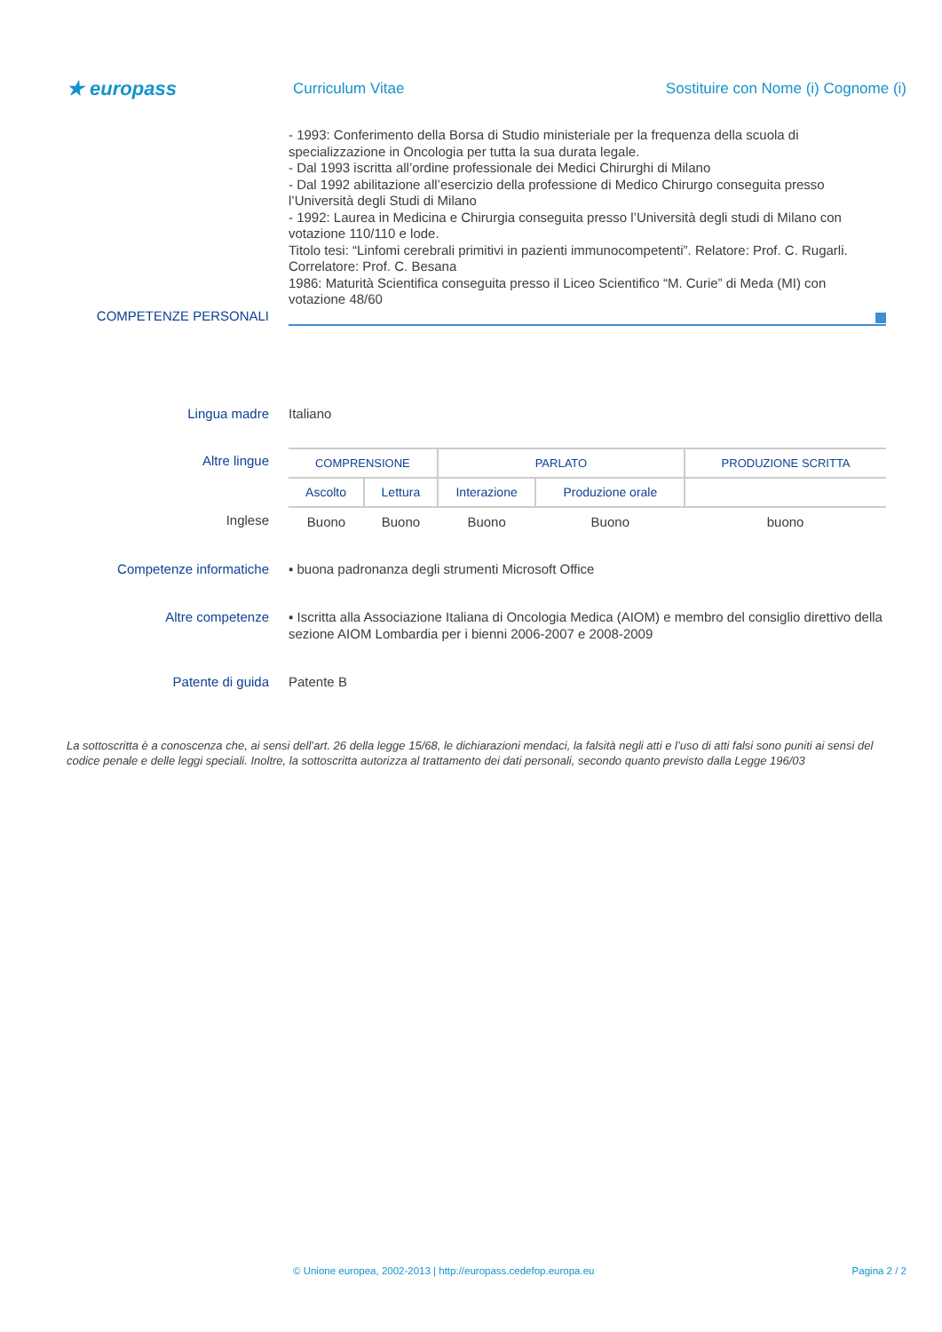★ europass
Curriculum Vitae
Sostituire con Nome (i) Cognome (i)
- 1993: Conferimento della Borsa di Studio ministeriale per la frequenza della scuola di specializzazione in Oncologia per tutta la sua durata legale.
- Dal 1993 iscritta all’ordine professionale dei Medici Chirurghi di Milano
- Dal 1992 abilitazione all’esercizio della professione di Medico Chirurgo conseguita presso l’Università degli Studi di Milano
- 1992: Laurea in Medicina e Chirurgia conseguita presso l’Università degli studi di Milano con votazione 110/110 e lode.
Titolo tesi: “Linfomi cerebrali primitivi in pazienti immunocompetenti”. Relatore: Prof. C. Rugarli. Correlatore: Prof. C. Besana
1986: Maturità Scientifica conseguita presso il Liceo Scientifico “M. Curie” di Meda (MI) con votazione 48/60
COMPETENZE PERSONALI
Lingua madre Italiano
Altre lingue
| COMPRENSIONE | | PARLATO | | PRODUZIONE SCRITTA |
| --- | --- | --- | --- | --- |
| Ascolto | Lettura | Interazione | Produzione orale | |
| Buono | Buono | Buono | Buono | buono |
Inglese
Competenze informatiche ▪ buona padronanza degli strumenti Microsoft Office
Altre competenze ▪ Iscritta alla Associazione Italiana di Oncologia Medica (AIOM) e membro del consiglio direttivo della sezione AIOM Lombardia per i bienni 2006-2007 e 2008-2009
Patente di guida Patente B
La sottoscritta è a conoscenza che, ai sensi dell’art. 26 della legge 15/68, le dichiarazioni mendaci, la falsità negli atti e l’uso di atti falsi sono puniti ai sensi del codice penale e delle leggi speciali. Inoltre, la sottoscritta autorizza al trattamento dei dati personali, secondo quanto previsto dalla Legge 196/03
© Unione europea, 2002-2013 | http://europass.cedefop.europa.eu Pagina 2 / 2